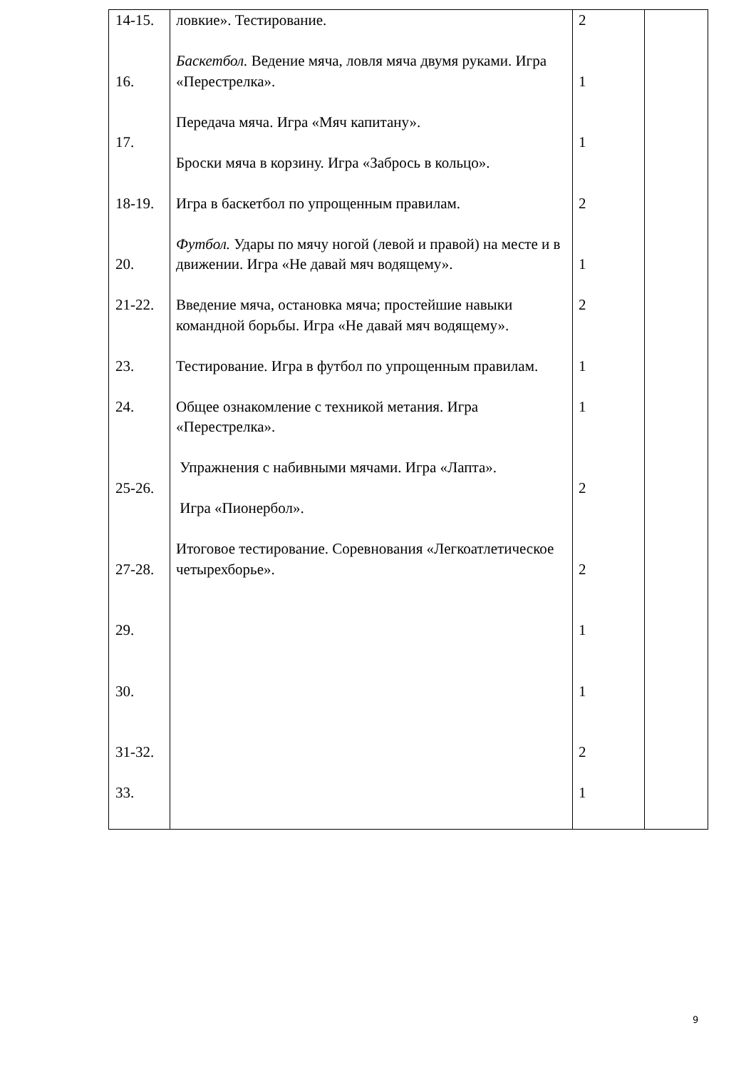| 14-15. 16. 17. 18-19. 20. 21-22. 23. 24. 25-26. 27-28. 29. 30. 31-32. 33. | ловкие». Тестирование. Баскетбол. Ведение мяча, ловля мяча двумя руками. Игра «Перестрелка». Передача мяча. Игра «Мяч капитану». Броски мяча в корзину. Игра «Забрось в кольцо». Игра в баскетбол по упрощенным правилам. Футбол. Удары по мячу ногой (левой и правой) на месте и в движении. Игра «Не давай мяч водящему». Введение мяча, остановка мяча; простейшие навыки командной борьбы. Игра «Не давай мяч водящему». Тестирование. Игра в футбол по упрощенным правилам. Общее ознакомление с техникой метания. Игра «Перестрелка». Упражнения с набивными мячами. Игра «Лапта». Игра «Пионербол». Итоговое тестирование. Соревнования «Легкоатлетическое четырехборье». | 2 1 1 2 1 2 1 1 2 2 1 1 2 1 | |
9